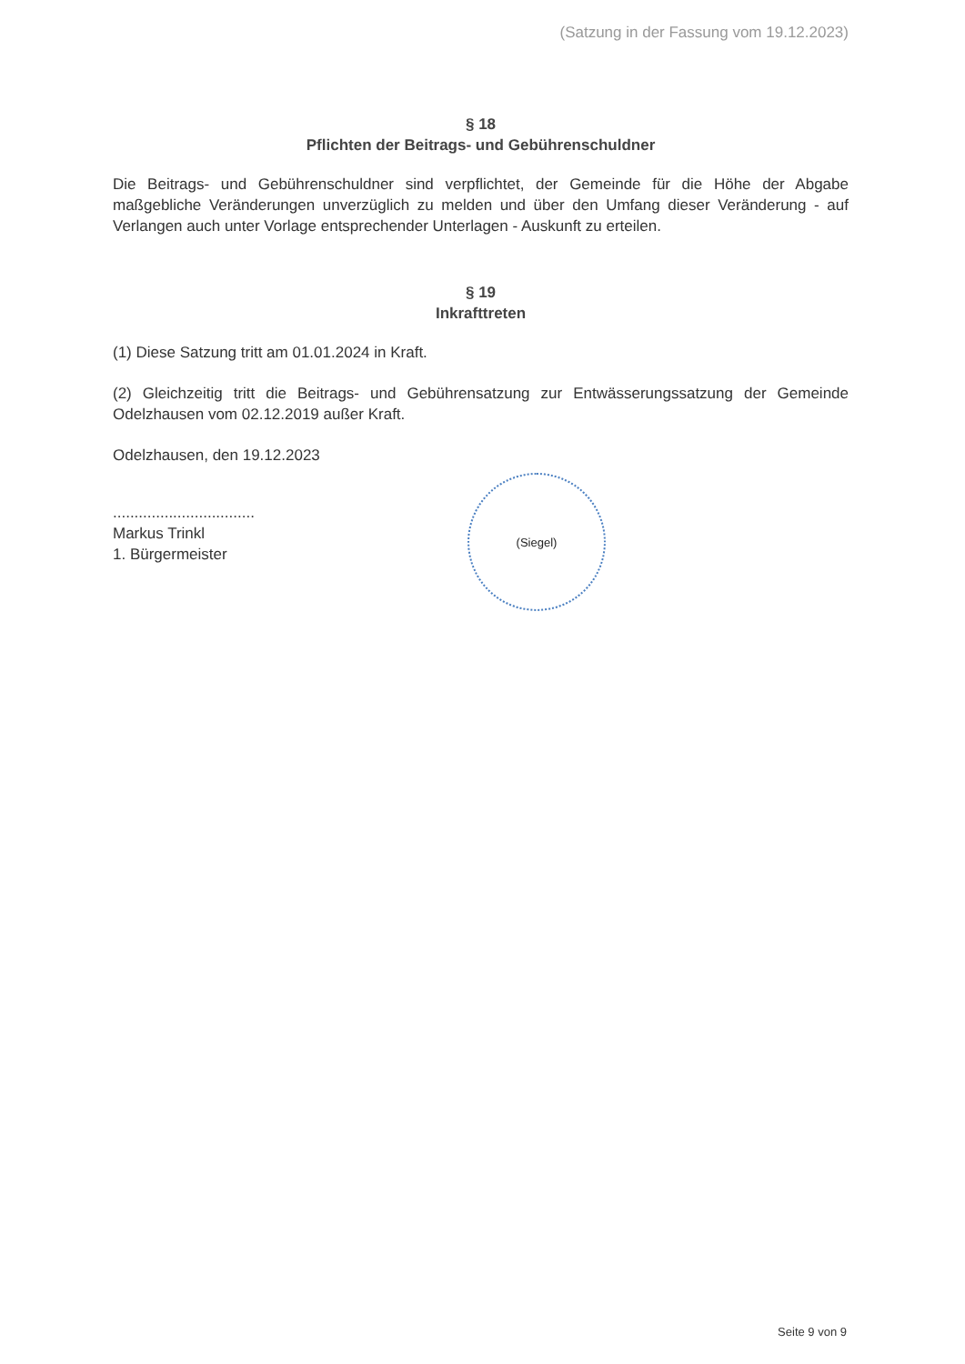(Satzung in der Fassung vom 19.12.2023)
§ 18
Pflichten der Beitrags- und Gebührenschuldner
Die Beitrags- und Gebührenschuldner sind verpflichtet, der Gemeinde für die Höhe der Abgabe maßgebliche Veränderungen unverzüglich zu melden und über den Umfang dieser Veränderung - auf Verlangen auch unter Vorlage entsprechender Unterlagen - Auskunft zu erteilen.
§ 19
Inkrafttreten
(1) Diese Satzung tritt am 01.01.2024 in Kraft.
(2) Gleichzeitig tritt die Beitrags- und Gebührensatzung zur Entwässerungssatzung der Gemeinde Odelzhausen vom 02.12.2019 außer Kraft.
Odelzhausen, den 19.12.2023
.................................
Markus Trinkl
1. Bürgermeister
(Siegel)
Seite 9 von 9